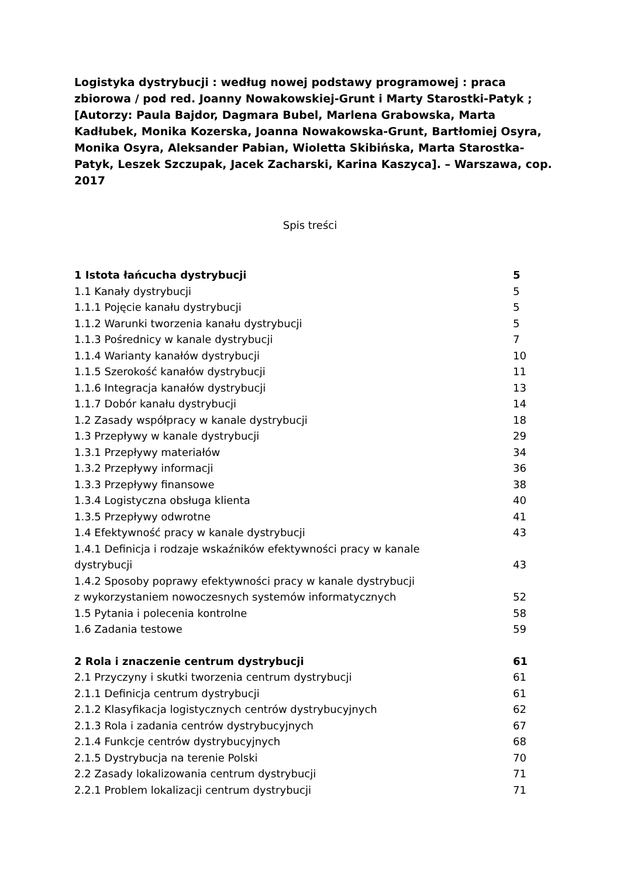Logistyka dystrybucji : według nowej podstawy programowej : praca zbiorowa / pod red. Joanny Nowakowskiej-Grunt i Marty Starostki-Patyk ; [Autorzy: Paula Bajdor, Dagmara Bubel, Marlena Grabowska, Marta Kadłubek, Monika Kozerska, Joanna Nowakowska-Grunt, Bartłomiej Osyra, Monika Osyra, Aleksander Pabian, Wioletta Skibińska, Marta Starostka-Patyk, Leszek Szczupak, Jacek Zacharski, Karina Kaszyca]. – Warszawa, cop. 2017
Spis treści
1 Istota łańcucha dystrybucji 5
1.1 Kanały dystrybucji 5
1.1.1 Pojęcie kanału dystrybucji 5
1.1.2 Warunki tworzenia kanału dystrybucji 5
1.1.3 Pośrednicy w kanale dystrybucji 7
1.1.4 Warianty kanałów dystrybucji 10
1.1.5 Szerokość kanałów dystrybucji 11
1.1.6 Integracja kanałów dystrybucji 13
1.1.7 Dobór kanału dystrybucji 14
1.2 Zasady współpracy w kanale dystrybucji 18
1.3 Przepływy w kanale dystrybucji 29
1.3.1 Przepływy materiałów 34
1.3.2 Przepływy informacji 36
1.3.3 Przepływy finansowe 38
1.3.4 Logistyczna obsługa klienta 40
1.3.5 Przepływy odwrotne 41
1.4 Efektywność pracy w kanale dystrybucji 43
1.4.1 Definicja i rodzaje wskaźników efektywności pracy w kanale
dystrybucji 43
1.4.2 Sposoby poprawy efektywności pracy w kanale dystrybucji
z wykorzystaniem nowoczesnych systemów informatycznych 52
1.5 Pytania i polecenia kontrolne 58
1.6 Zadania testowe 59
2 Rola i znaczenie centrum dystrybucji 61
2.1 Przyczyny i skutki tworzenia centrum dystrybucji 61
2.1.1 Definicja centrum dystrybucji 61
2.1.2 Klasyfikacja logistycznych centrów dystrybucyjnych 62
2.1.3 Rola i zadania centrów dystrybucyjnych 67
2.1.4 Funkcje centrów dystrybucyjnych 68
2.1.5 Dystrybucja na terenie Polski 70
2.2 Zasady lokalizowania centrum dystrybucji 71
2.2.1 Problem lokalizacji centrum dystrybucji 71